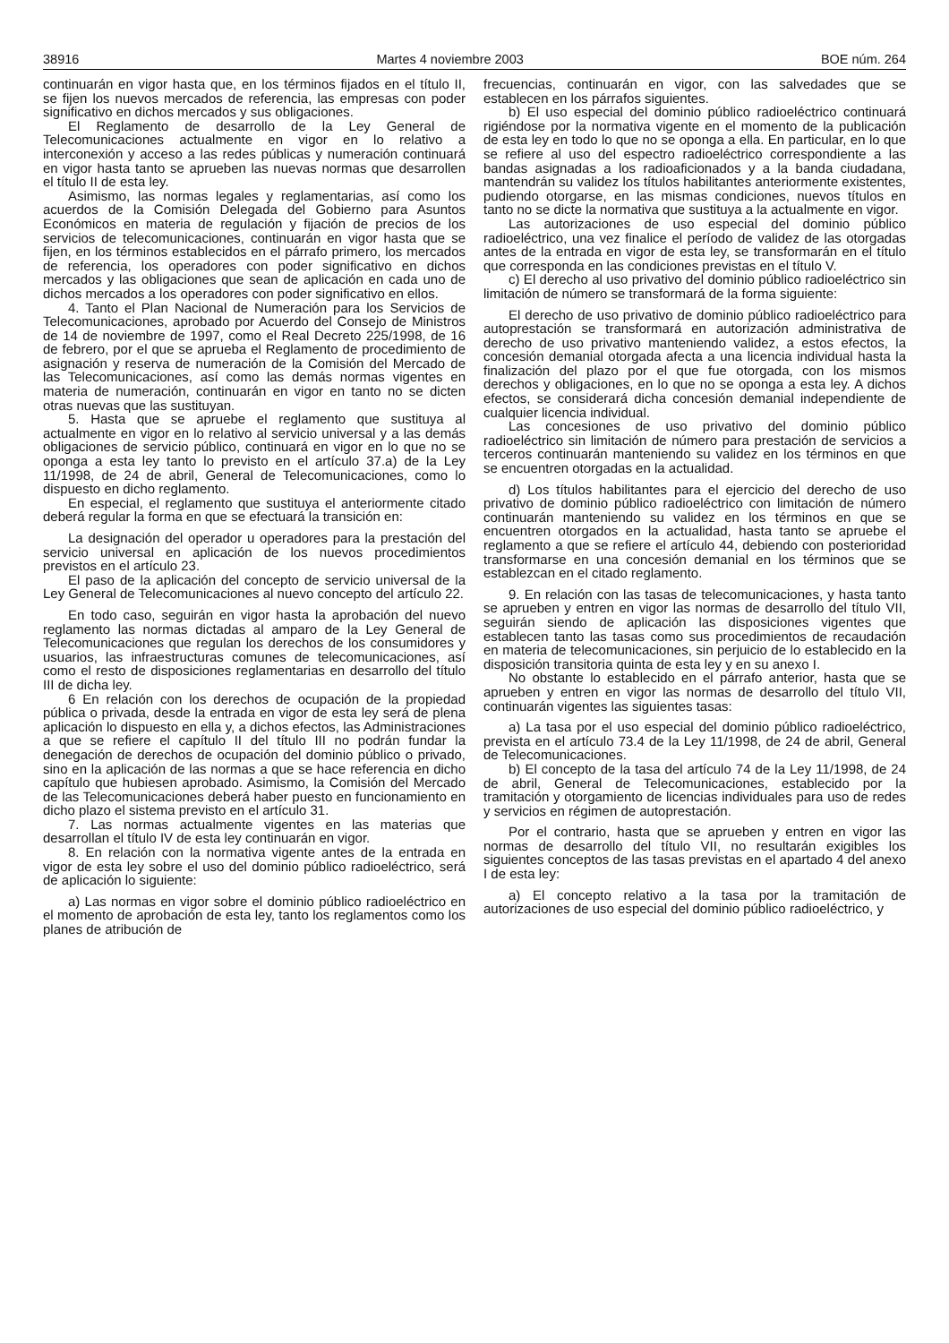38916 Martes 4 noviembre 2003 BOE núm. 264
continuarán en vigor hasta que, en los términos fijados en el título II, se fijen los nuevos mercados de referencia, las empresas con poder significativo en dichos mercados y sus obligaciones.
El Reglamento de desarrollo de la Ley General de Telecomunicaciones actualmente en vigor en lo relativo a interconexión y acceso a las redes públicas y numeración continuará en vigor hasta tanto se aprueben las nuevas normas que desarrollen el título II de esta ley.
Asimismo, las normas legales y reglamentarias, así como los acuerdos de la Comisión Delegada del Gobierno para Asuntos Económicos en materia de regulación y fijación de precios de los servicios de telecomunicaciones, continuarán en vigor hasta que se fijen, en los términos establecidos en el párrafo primero, los mercados de referencia, los operadores con poder significativo en dichos mercados y las obligaciones que sean de aplicación en cada uno de dichos mercados a los operadores con poder significativo en ellos.
4. Tanto el Plan Nacional de Numeración para los Servicios de Telecomunicaciones, aprobado por Acuerdo del Consejo de Ministros de 14 de noviembre de 1997, como el Real Decreto 225/1998, de 16 de febrero, por el que se aprueba el Reglamento de procedimiento de asignación y reserva de numeración de la Comisión del Mercado de las Telecomunicaciones, así como las demás normas vigentes en materia de numeración, continuarán en vigor en tanto no se dicten otras nuevas que las sustituyan.
5. Hasta que se apruebe el reglamento que sustituya al actualmente en vigor en lo relativo al servicio universal y a las demás obligaciones de servicio público, continuará en vigor en lo que no se oponga a esta ley tanto lo previsto en el artículo 37.a) de la Ley 11/1998, de 24 de abril, General de Telecomunicaciones, como lo dispuesto en dicho reglamento.
En especial, el reglamento que sustituya el anteriormente citado deberá regular la forma en que se efectuará la transición en:
La designación del operador u operadores para la prestación del servicio universal en aplicación de los nuevos procedimientos previstos en el artículo 23.
El paso de la aplicación del concepto de servicio universal de la Ley General de Telecomunicaciones al nuevo concepto del artículo 22.
En todo caso, seguirán en vigor hasta la aprobación del nuevo reglamento las normas dictadas al amparo de la Ley General de Telecomunicaciones que regulan los derechos de los consumidores y usuarios, las infraestructuras comunes de telecomunicaciones, así como el resto de disposiciones reglamentarias en desarrollo del título III de dicha ley.
6 En relación con los derechos de ocupación de la propiedad pública o privada, desde la entrada en vigor de esta ley será de plena aplicación lo dispuesto en ella y, a dichos efectos, las Administraciones a que se refiere el capítulo II del título III no podrán fundar la denegación de derechos de ocupación del dominio público o privado, sino en la aplicación de las normas a que se hace referencia en dicho capítulo que hubiesen aprobado. Asimismo, la Comisión del Mercado de las Telecomunicaciones deberá haber puesto en funcionamiento en dicho plazo el sistema previsto en el artículo 31.
7. Las normas actualmente vigentes en las materias que desarrollan el título IV de esta ley continuarán en vigor.
8. En relación con la normativa vigente antes de la entrada en vigor de esta ley sobre el uso del dominio público radioeléctrico, será de aplicación lo siguiente:
a) Las normas en vigor sobre el dominio público radioeléctrico en el momento de aprobación de esta ley, tanto los reglamentos como los planes de atribución de
frecuencias, continuarán en vigor, con las salvedades que se establecen en los párrafos siguientes.
b) El uso especial del dominio público radioeléctrico continuará rigiéndose por la normativa vigente en el momento de la publicación de esta ley en todo lo que no se oponga a ella. En particular, en lo que se refiere al uso del espectro radioeléctrico correspondiente a las bandas asignadas a los radioaficionados y a la banda ciudadana, mantendrán su validez los títulos habilitantes anteriormente existentes, pudiendo otorgarse, en las mismas condiciones, nuevos títulos en tanto no se dicte la normativa que sustituya a la actualmente en vigor.
Las autorizaciones de uso especial del dominio público radioeléctrico, una vez finalice el período de validez de las otorgadas antes de la entrada en vigor de esta ley, se transformarán en el título que corresponda en las condiciones previstas en el título V.
c) El derecho al uso privativo del dominio público radioeléctrico sin limitación de número se transformará de la forma siguiente:
El derecho de uso privativo de dominio público radioeléctrico para autoprestación se transformará en autorización administrativa de derecho de uso privativo manteniendo validez, a estos efectos, la concesión demanial otorgada afecta a una licencia individual hasta la finalización del plazo por el que fue otorgada, con los mismos derechos y obligaciones, en lo que no se oponga a esta ley. A dichos efectos, se considerará dicha concesión demanial independiente de cualquier licencia individual.
Las concesiones de uso privativo del dominio público radioeléctrico sin limitación de número para prestación de servicios a terceros continuarán manteniendo su validez en los términos en que se encuentren otorgadas en la actualidad.
d) Los títulos habilitantes para el ejercicio del derecho de uso privativo de dominio público radioeléctrico con limitación de número continuarán manteniendo su validez en los términos en que se encuentren otorgados en la actualidad, hasta tanto se apruebe el reglamento a que se refiere el artículo 44, debiendo con posterioridad transformarse en una concesión demanial en los términos que se establezcan en el citado reglamento.
9. En relación con las tasas de telecomunicaciones, y hasta tanto se aprueben y entren en vigor las normas de desarrollo del título VII, seguirán siendo de aplicación las disposiciones vigentes que establecen tanto las tasas como sus procedimientos de recaudación en materia de telecomunicaciones, sin perjuicio de lo establecido en la disposición transitoria quinta de esta ley y en su anexo I.
No obstante lo establecido en el párrafo anterior, hasta que se aprueben y entren en vigor las normas de desarrollo del título VII, continuarán vigentes las siguientes tasas:
a) La tasa por el uso especial del dominio público radioeléctrico, prevista en el artículo 73.4 de la Ley 11/1998, de 24 de abril, General de Telecomunicaciones.
b) El concepto de la tasa del artículo 74 de la Ley 11/1998, de 24 de abril, General de Telecomunicaciones, establecido por la tramitación y otorgamiento de licencias individuales para uso de redes y servicios en régimen de autoprestación.
Por el contrario, hasta que se aprueben y entren en vigor las normas de desarrollo del título VII, no resultarán exigibles los siguientes conceptos de las tasas previstas en el apartado 4 del anexo I de esta ley:
a) El concepto relativo a la tasa por la tramitación de autorizaciones de uso especial del dominio público radioeléctrico, y